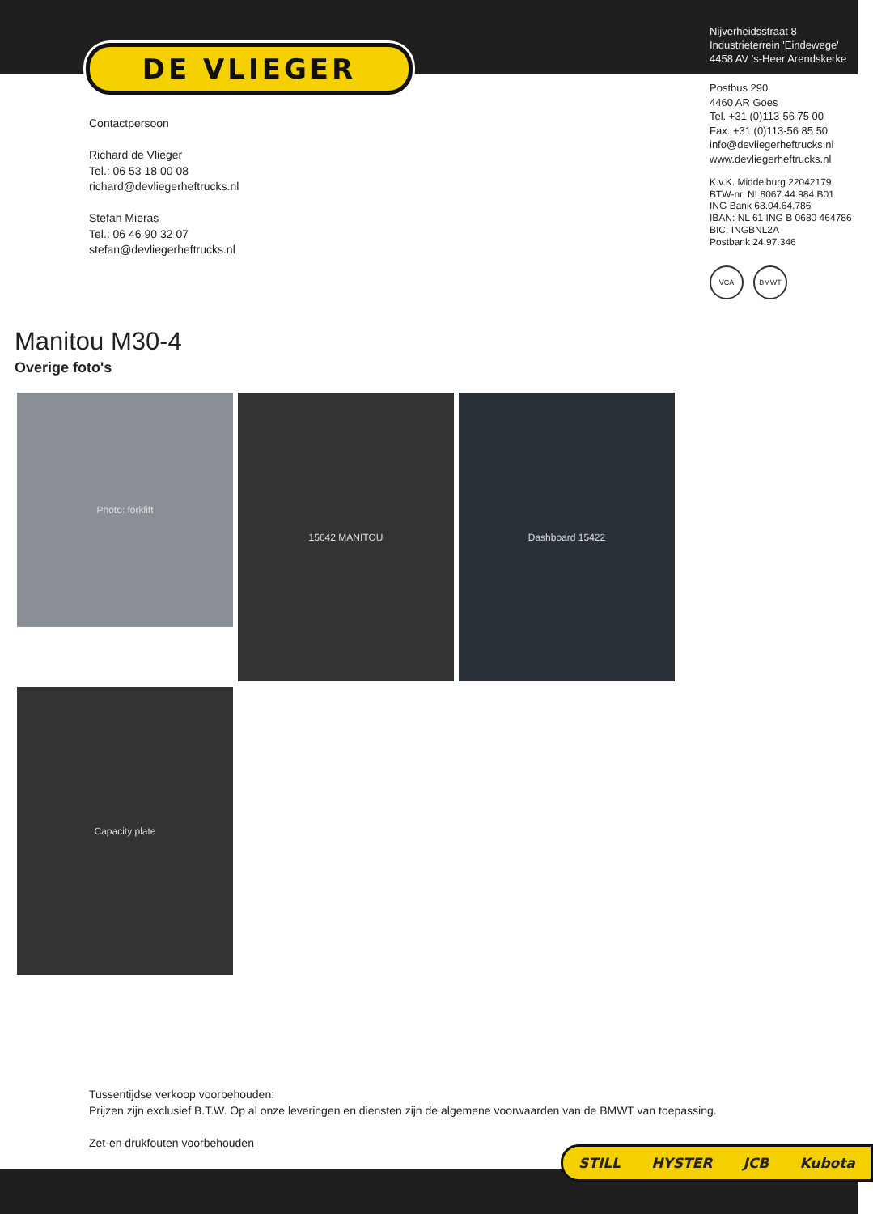DE VLIEGER
Nijverheidsstraat 8
Industrieterrein 'Eindewege'
4458 AV 's-Heer Arendskerke
Postbus 290
4460 AR Goes
Tel. +31 (0)113-56 75 00
Fax. +31 (0)113-56 85 50
info@devliegerheftrucks.nl
www.devliegerheftrucks.nl
K.v.K. Middelburg 22042179
BTW-nr. NL8067.44.984.B01
ING Bank 68.04.64.786
IBAN: NL 61 ING B 0680 464786
BIC: INGBNL2A
Postbank 24.97.346
VCA BMWT
Contactpersoon
Richard de Vlieger
Tel.: 06 53 18 00 08
richard@devliegerheftrucks.nl
Stefan Mieras
Tel.: 06 46 90 32 07
stefan@devliegerheftrucks.nl
Manitou M30-4
Overige foto's
Photo: forklift 15642 MANITOU Dashboard 15422
Capacity plate
Tussentijdse verkoop voorbehouden:
Prijzen zijn exclusief B.T.W. Op al onze leveringen en diensten zijn de algemene voorwaarden van de BMWT van toepassing.
Zet-en drukfouten voorbehouden
STILL HYSTER JCB Kubota